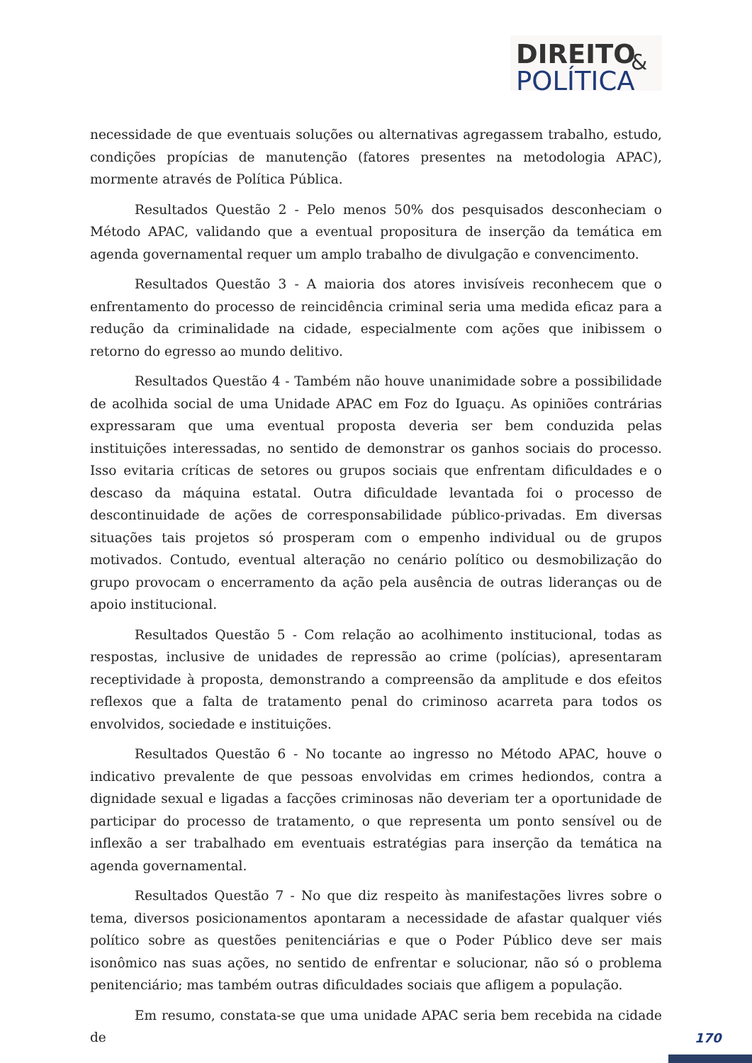DIREITO
POLÍTICA
&
necessidade de que eventuais soluções ou alternativas agregassem trabalho, estudo, condições propícias de manutenção (fatores presentes na metodologia APAC), mormente através de Política Pública.
Resultados Questão 2 - Pelo menos 50% dos pesquisados desconheciam o Método APAC, validando que a eventual propositura de inserção da temática em agenda governamental requer um amplo trabalho de divulgação e convencimento.
Resultados Questão 3 - A maioria dos atores invisíveis reconhecem que o enfrentamento do processo de reincidência criminal seria uma medida eficaz para a redução da criminalidade na cidade, especialmente com ações que inibissem o retorno do egresso ao mundo delitivo.
Resultados Questão 4 - Também não houve unanimidade sobre a possibilidade de acolhida social de uma Unidade APAC em Foz do Iguaçu. As opiniões contrárias expressaram que uma eventual proposta deveria ser bem conduzida pelas instituições interessadas, no sentido de demonstrar os ganhos sociais do processo. Isso evitaria críticas de setores ou grupos sociais que enfrentam dificuldades e o descaso da máquina estatal. Outra dificuldade levantada foi o processo de descontinuidade de ações de corresponsabilidade público-privadas. Em diversas situações tais projetos só prosperam com o empenho individual ou de grupos motivados. Contudo, eventual alteração no cenário político ou desmobilização do grupo provocam o encerramento da ação pela ausência de outras lideranças ou de apoio institucional.
Resultados Questão 5 - Com relação ao acolhimento institucional, todas as respostas, inclusive de unidades de repressão ao crime (polícias), apresentaram receptividade à proposta, demonstrando a compreensão da amplitude e dos efeitos reflexos que a falta de tratamento penal do criminoso acarreta para todos os envolvidos, sociedade e instituições.
Resultados Questão 6 - No tocante ao ingresso no Método APAC, houve o indicativo prevalente de que pessoas envolvidas em crimes hediondos, contra a dignidade sexual e ligadas a facções criminosas não deveriam ter a oportunidade de participar do processo de tratamento, o que representa um ponto sensível ou de inflexão a ser trabalhado em eventuais estratégias para inserção da temática na agenda governamental.
Resultados Questão 7 - No que diz respeito às manifestações livres sobre o tema, diversos posicionamentos apontaram a necessidade de afastar qualquer viés político sobre as questões penitenciárias e que o Poder Público deve ser mais isonômico nas suas ações, no sentido de enfrentar e solucionar, não só o problema penitenciário; mas também outras dificuldades sociais que afligem a população.
Em resumo, constata-se que uma unidade APAC seria bem recebida na cidade de
170